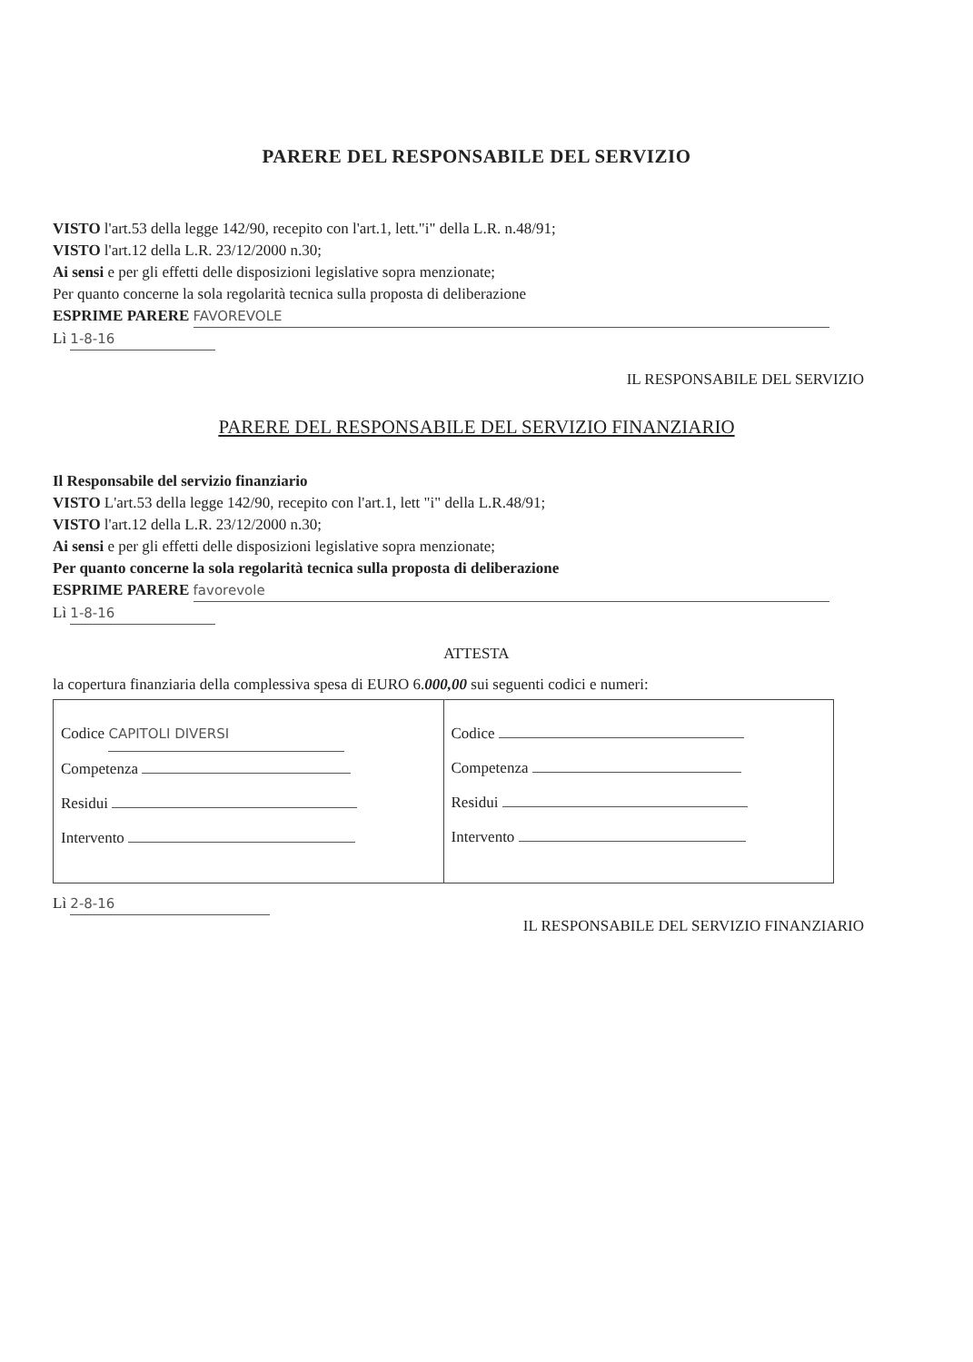PARERE DEL RESPONSABILE DEL SERVIZIO
VISTO l'art.53 della legge 142/90, recepito con l'art.1, lett."i" della L.R. n.48/91;
VISTO l'art.12 della L.R. 23/12/2000 n.30;
Ai sensi e per gli effetti delle disposizioni legislative sopra menzionate;
Per quanto concerne la sola regolarità tecnica sulla proposta di deliberazione
ESPRIME PARERE FAVOREVOLE
Lì 1-8-16
IL RESPONSABILE DEL SERVIZIO
PARERE DEL RESPONSABILE DEL SERVIZIO FINANZIARIO
Il Responsabile del servizio finanziario
VISTO L'art.53 della legge 142/90, recepito con l'art.1, lett "i" della L.R.48/91;
VISTO l'art.12 della L.R. 23/12/2000 n.30;
Ai sensi e per gli effetti delle disposizioni legislative sopra menzionate;
Per quanto concerne la sola regolarità tecnica sulla proposta di deliberazione
ESPRIME PARERE favorevole
Lì 1-8-16
ATTESTA
la copertura finanziaria della complessiva spesa di EURO 6.000,00 sui seguenti codici e numeri:
| Codice CAPITOLI DIVERSI Competenza Residui Intervento | Codice Competenza Residui Intervento |
Lì 2-8-16
IL RESPONSABILE DEL SERVIZIO FINANZIARIO